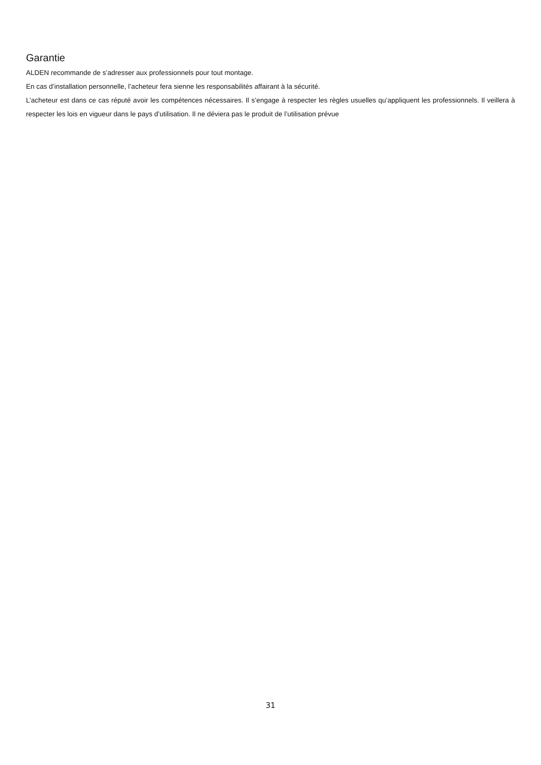Garantie
ALDEN recommande de s’adresser aux professionnels pour tout montage.
En cas d’installation personnelle, l’acheteur fera sienne les responsabilités affairant à la sécurité.
L’acheteur est dans ce cas réputé avoir les compétences nécessaires. Il s’engage à respecter les règles usuelles qu’appliquent les professionnels. Il veillera à respecter les lois en vigueur dans le pays d’utilisation. Il ne déviera pas le produit de l’utilisation prévue
31